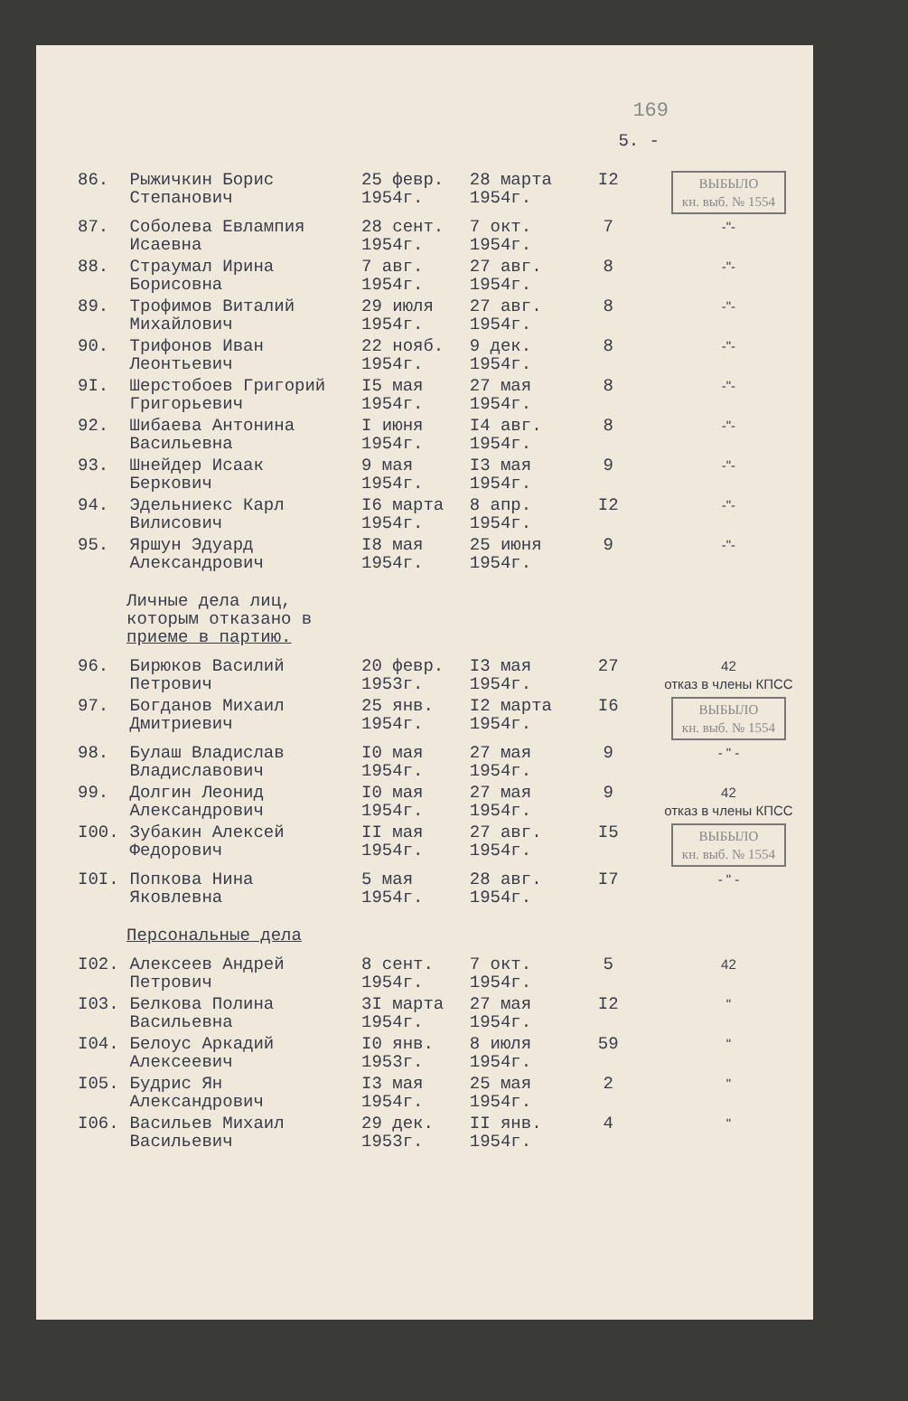169
5. -
| 86. | Рыжичкин Борис Степанович | 25 февр. 1954г. | 28 марта 1954г. | I2 | ВЫБЫЛО кн. выб. № 1554 |
| 87. | Соболева Евлампия Исаевна | 28 сент. 1954г. | 7 окт. 1954г. | 7 | -"- |
| 88. | Страумал Ирина Борисовна | 7 авг. 1954г. | 27 авг. 1954г. | 8 | -"- |
| 89. | Трофимов Виталий Михайлович | 29 июля 1954г. | 27 авг. 1954г. | 8 | -"- |
| 90. | Трифонов Иван Леонтьевич | 22 нояб. 1954г. | 9 дек. 1954г. | 8 | -"- |
| 9I. | Шерстобоев Григорий Григорьевич | I5 мая 1954г. | 27 мая 1954г. | 8 | -"- |
| 92. | Шибаева Антонина Васильевна | I июня 1954г. | I4 авг. 1954г. | 8 | -"- |
| 93. | Шнейдер Исаак Беркович | 9 мая 1954г. | I3 мая 1954г. | 9 | -"- |
| 94. | Эдельниекс Карл Вилисович | I6 марта 1954г. | 8 апр. 1954г. | I2 | -"- |
| 95. | Яршун Эдуард Александрович | I8 мая 1954г. | 25 июня 1954г. | 9 | -"- |
| Личные дела лиц, которым отказано в приеме в партию. | | | | | |
| 96. | Бирюков Василий Петрович | 20 февр. 1953г. | I3 мая 1954г. | 27 | 42 отказ в члены КПСС |
| 97. | Богданов Михаил Дмитриевич | 25 янв. 1954г. | I2 марта 1954г. | I6 | ВЫБЫЛО кн. выб. № 1554 |
| 98. | Булаш Владислав Владиславович | I0 мая 1954г. | 27 мая 1954г. | 9 | - " - |
| 99. | Долгин Леонид Александрович | I0 мая 1954г. | 27 мая 1954г. | 9 | 42 отказ в члены КПСС |
| I00. | Зубакин Алексей Федорович | II мая 1954г. | 27 авг. 1954г. | I5 | ВЫБЫЛО кн. выб. № 1554 |
| I0I. | Попкова Нина Яковлевна | 5 мая 1954г. | 28 авг. 1954г. | I7 | - " - |
| Персональные дела | | | | | |
| I02. | Алексеев Андрей Петрович | 8 сент. 1954г. | 7 окт. 1954г. | 5 | 42 |
| I03. | Белкова Полина Васильевна | 3I марта 1954г. | 27 мая 1954г. | I2 | " |
| I04. | Белоус Аркадий Алексеевич | I0 янв. 1953г. | 8 июля 1954г. | 59 | " |
| I05. | Будрис Ян Александрович | I3 мая 1954г. | 25 мая 1954г. | 2 | " |
| I06. | Васильев Михаил Васильевич | 29 дек. 1953г. | II янв. 1954г. | 4 | " |